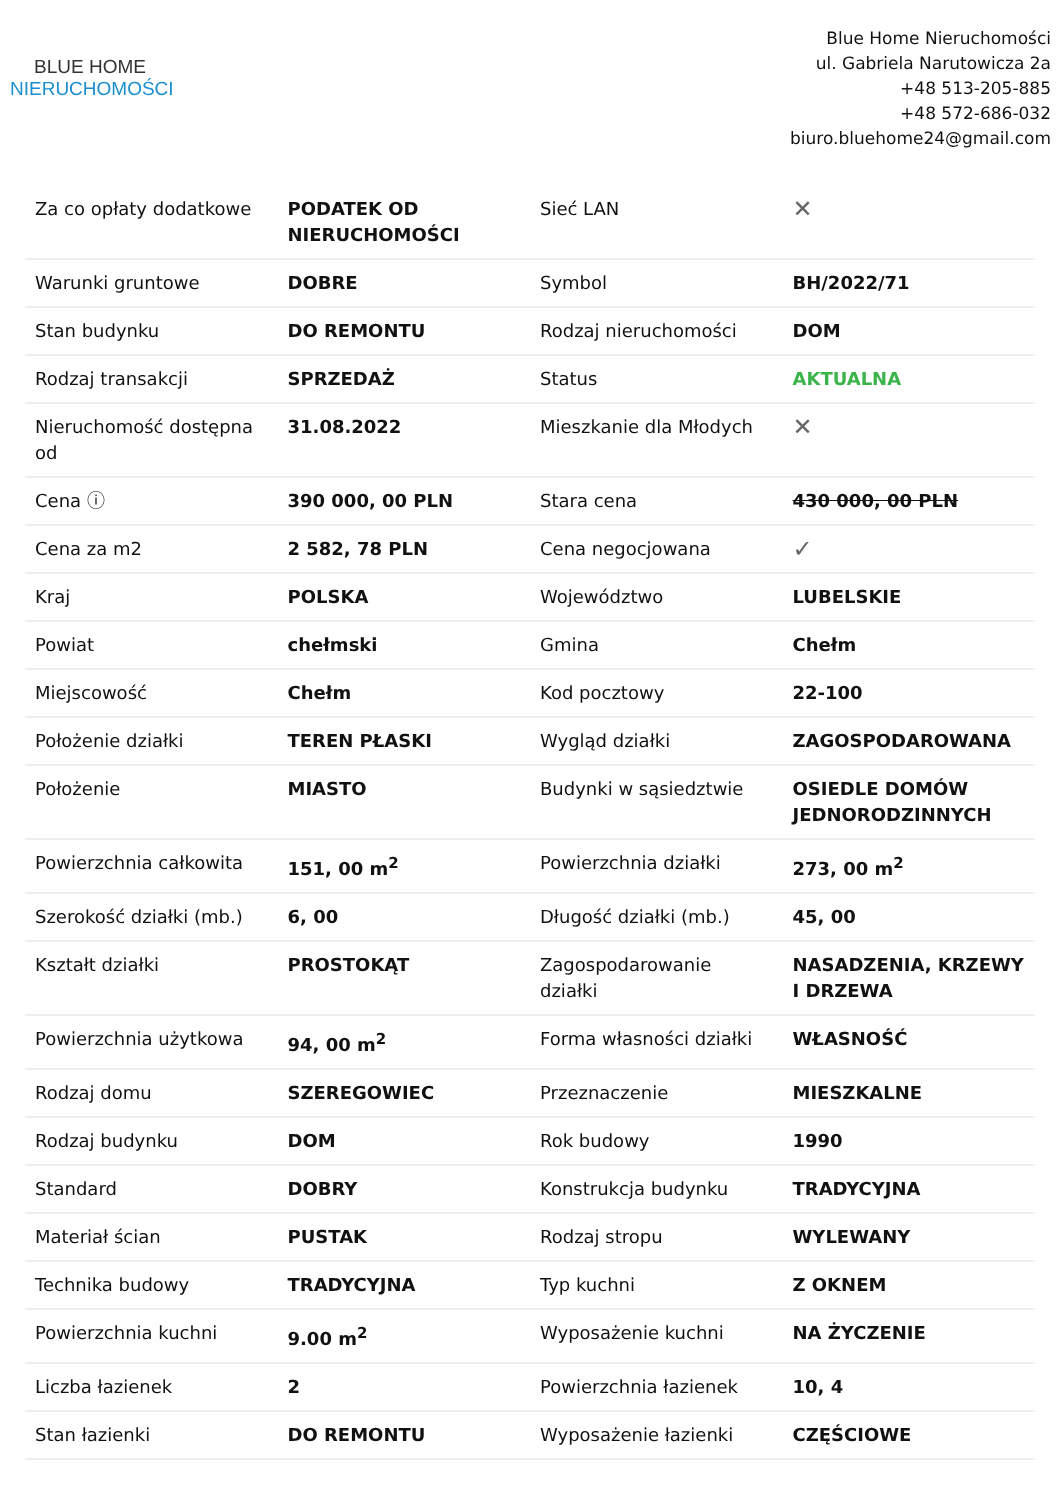BLUE HOME
NIERUCHOMOŚCI
Blue Home Nieruchomości
ul. Gabriela Narutowicza 2a
+48 513-205-885
+48 572-686-032
biuro.bluehome24@gmail.com
| Za co opłaty dodatkowe | PODATEK OD NIERUCHOMOŚCI | Sieć LAN | ✕ |
| Warunki gruntowe | DOBRE | Symbol | BH/2022/71 |
| Stan budynku | DO REMONTU | Rodzaj nieruchomości | DOM |
| Rodzaj transakcji | SPRZEDAŻ | Status | AKTUALNA |
| Nieruchomość dostępna od | 31.08.2022 | Mieszkanie dla Młodych | ✕ |
| Cena ⓘ | 390 000, 00 PLN | Stara cena | 430 000, 00 PLN |
| Cena za m2 | 2 582, 78 PLN | Cena negocjowana | ✓ |
| Kraj | POLSKA | Województwo | LUBELSKIE |
| Powiat | chełmski | Gmina | Chełm |
| Miejscowość | Chełm | Kod pocztowy | 22-100 |
| Położenie działki | TEREN PŁASKI | Wygląd działki | ZAGOSPODAROWANA |
| Położenie | MIASTO | Budynki w sąsiedztwie | OSIEDLE DOMÓW JEDNORODZINNYCH |
| Powierzchnia całkowita | 151, 00 m<sup>2</sup> | Powierzchnia działki | 273, 00 m<sup>2</sup> |
| Szerokość działki (mb.) | 6, 00 | Długość działki (mb.) | 45, 00 |
| Kształt działki | PROSTOKĄT | Zagospodarowanie działki | NASADZENIA, KRZEWY I DRZEWA |
| Powierzchnia użytkowa | 94, 00 m<sup>2</sup> | Forma własności działki | WŁASNOŚĆ |
| Rodzaj domu | SZEREGOWIEC | Przeznaczenie | MIESZKALNE |
| Rodzaj budynku | DOM | Rok budowy | 1990 |
| Standard | DOBRY | Konstrukcja budynku | TRADYCYJNA |
| Materiał ścian | PUSTAK | Rodzaj stropu | WYLEWANY |
| Technika budowy | TRADYCYJNA | Typ kuchni | Z OKNEM |
| Powierzchnia kuchni | 9.00 m<sup>2</sup> | Wyposażenie kuchni | NA ŻYCZENIE |
| Liczba łazienek | 2 | Powierzchnia łazienek | 10, 4 |
| Stan łazienki | DO REMONTU | Wyposażenie łazienki | CZĘŚCIOWE |